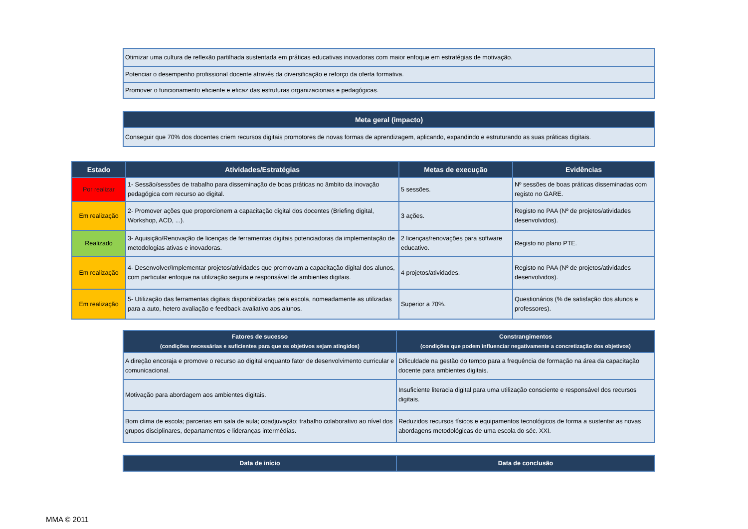| Otimizar uma cultura de reflexão partilhada sustentada em práticas educativas inovadoras com maior enfoque em estratégias de motivação. |
| Potenciar o desempenho profissional docente através da diversificação e reforço da oferta formativa. |
| Promover o funcionamento eficiente e eficaz das estruturas organizacionais e pedagógicas. |
| Meta geral (impacto) |
| --- |
| Conseguir que 70% dos docentes criem recursos digitais promotores de novas formas de aprendizagem, aplicando, expandindo e estruturando as suas práticas digitais. |
| Estado | Atividades/Estratégias | Metas de execução | Evidências |
| --- | --- | --- | --- |
| Por realizar | 1- Sessão/sessões de trabalho para disseminação de boas práticas no âmbito da inovação pedagógica com recurso ao digital. | 5 sessões. | Nº sessões de boas práticas disseminadas com registo no GARE. |
| Em realização | 2- Promover ações que proporcionem a capacitação digital dos docentes (Briefing digital, Workshop, ACD, ...). | 3 ações. | Registo no PAA (Nº de projetos/atividades desenvolvidos). |
| Realizado | 3- Aquisição/Renovação de licenças de ferramentas digitais potenciadoras da implementação de metodologias ativas e inovadoras. | 2 licenças/renovações para software educativo. | Registo no plano PTE. |
| Em realização | 4- Desenvolver/Implementar projetos/atividades que promovam a capacitação digital dos alunos, com particular enfoque na utilização segura e responsável de ambientes digitais. | 4 projetos/atividades. | Registo no PAA (Nº de projetos/atividades desenvolvidos). |
| Em realização | 5- Utilização das ferramentas digitais disponibilizadas pela escola, nomeadamente as utilizadas para a auto, hetero avaliação e feedback avaliativo aos alunos. | Superior a 70%. | Questionários (% de satisfação dos alunos e professores). |
| Fatores de sucesso (condições necessárias e suficientes para que os objetivos sejam atingidos) | Constrangimentos (condições que podem influenciar negativamente a concretização dos objetivos) |
| --- | --- |
| A direção encoraja e promove o recurso ao digital enquanto fator de desenvolvimento curricular e comunicacional. | Dificuldade na gestão do tempo para a frequência de formação na área da capacitação docente para ambientes digitais. |
| Motivação para abordagem aos ambientes digitais. | Insuficiente literacia digital para uma utilização consciente e responsável dos recursos digitais. |
| Bom clima de escola; parcerias em sala de aula; coadjuvação; trabalho colaborativo ao nível dos grupos disciplinares, departamentos e lideranças intermédias. | Reduzidos recursos físicos e equipamentos tecnológicos de forma a sustentar as novas abordagens metodológicas de uma escola do séc. XXI. |
| Data de início | Data de conclusão |
| --- | --- |
MMA © 2011